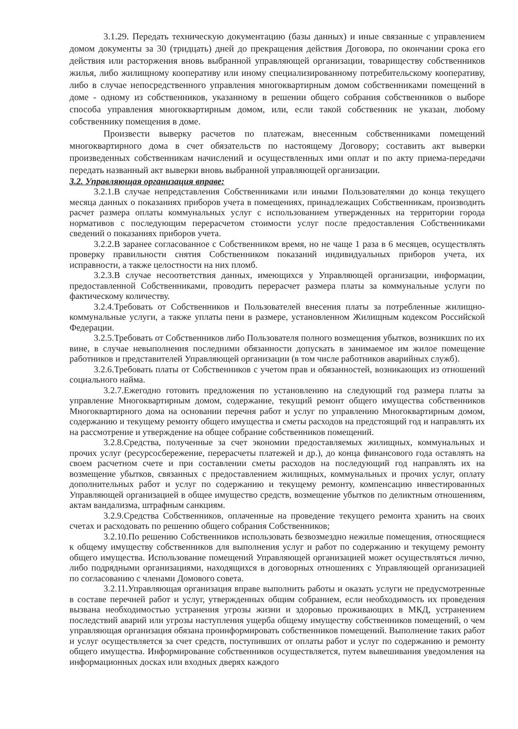3.1.29. Передать техническую документацию (базы данных) и иные связанные с управлением домом документы за 30 (тридцать) дней до прекращения действия Договора, по окончании срока его действия или расторжения вновь выбранной управляющей организации, товариществу собственников жилья, либо жилищному кооперативу или иному специализированному потребительскому кооперативу, либо в случае непосредственного управления многоквартирным домом собственниками помещений в доме - одному из собственников, указанному в решении общего собрания собственников о выборе способа управления многоквартирным домом, или, если такой собственник не указан, любому собственнику помещения в доме.
Произвести выверку расчетов по платежам, внесенным собственниками помещений многоквартирного дома в счет обязательств по настоящему Договору; составить акт выверки произведенных собственникам начислений и осуществленных ими оплат и по акту приема-передачи передать названный акт выверки вновь выбранной управляющей организации.
3.2. Управляющая организация вправе:
3.2.1.В случае непредставления Собственниками или иными Пользователями до конца текущего месяца данных о показаниях приборов учета в помещениях, принадлежащих Собственникам, производить расчет размера оплаты коммунальных услуг с использованием утвержденных на территории города нормативов с последующим перерасчетом стоимости услуг после предоставления Собственниками сведений о показаниях приборов учета.
3.2.2.В заранее согласованное с Собственником время, но не чаще 1 раза в 6 месяцев, осуществлять проверку правильности снятия Собственником показаний индивидуальных приборов учета, их исправности, а также целостности на них пломб.
3.2.3.В случае несоответствия данных, имеющихся у Управляющей организации, информации, предоставленной Собственниками, проводить перерасчет размера платы за коммунальные услуги по фактическому количеству.
3.2.4.Требовать от Собственников и Пользователей внесения платы за потребленные жилищно-коммунальные услуги, а также уплаты пени в размере, установленном Жилищным кодексом Российской Федерации.
3.2.5.Требовать от Собственников либо Пользователя полного возмещения убытков, возникших по их вине, в случае невыполнения последними обязанности допускать в занимаемое им жилое помещение работников и представителей Управляющей организации (в том числе работников аварийных служб).
3.2.6.Требовать платы от Собственников с учетом прав и обязанностей, возникающих из отношений социального найма.
3.2.7.Ежегодно готовить предложения по установлению на следующий год размера платы за управление Многоквартирным домом, содержание, текущий ремонт общего имущества собственников Многоквартирного дома на основании перечня работ и услуг по управлению Многоквартирным домом, содержанию и текущему ремонту общего имущества и сметы расходов на предстоящий год и направлять их на рассмотрение и утверждение на общее собрание собственников помещений.
3.2.8.Средства, полученные за счет экономии предоставляемых жилищных, коммунальных и прочих услуг (ресурсосбережение, перерасчеты платежей и др.), до конца финансового года оставлять на своем расчетном счете и при составлении сметы расходов на последующий год направлять их на возмещение убытков, связанных с предоставлением жилищных, коммунальных и прочих услуг, оплату дополнительных работ и услуг по содержанию и текущему ремонту, компенсацию инвестированных Управляющей организацией в общее имущество средств, возмещение убытков по деликтным отношениям, актам вандализма, штрафным санкциям.
3.2.9.Средства Собственников, оплаченные на проведение текущего ремонта хранить на своих счетах и расходовать по решению общего собрания Собственников;
3.2.10.По решению Собственников использовать безвозмездно нежилые помещения, относящиеся к общему имуществу собственников для выполнения услуг и работ по содержанию и текущему ремонту общего имущества. Использование помещений Управляющей организацией может осуществляться лично, либо подрядными организациями, находящихся в договорных отношениях с Управляющей организацией по согласованию с членами Домового совета.
3.2.11.Управляющая организация вправе выполнить работы и оказать услуги не предусмотренные в составе перечней работ и услуг, утвержденных общим собранием, если необходимость их проведения вызвана необходимостью устранения угрозы жизни и здоровью проживающих в МКД, устранением последствий аварий или угрозы наступления ущерба общему имуществу собственников помещений, о чем управляющая организация обязана проинформировать собственников помещений. Выполнение таких работ и услуг осуществляется за счет средств, поступивших от оплаты работ и услуг по содержанию и ремонту общего имущества. Информирование собственников осуществляется, путем вывешивания уведомления на информационных досках или входных дверях каждого